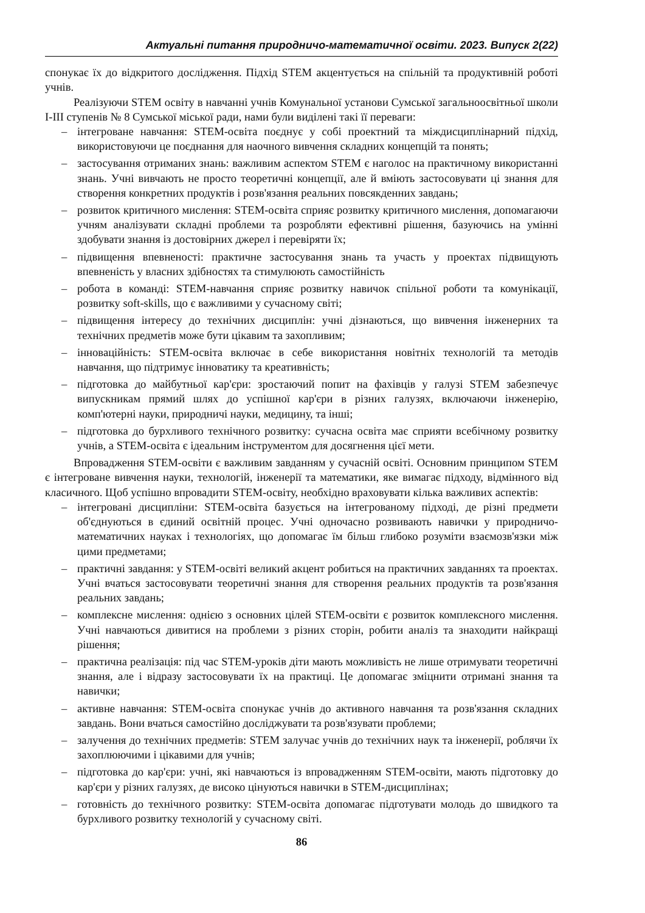Актуальні питання природничо-математичної освіти. 2023. Випуск 2(22)
спонукає їх до відкритого дослідження. Підхід STEM акцентується на спільній та продуктивній роботі учнів.
Реалізуючи STEM освіту в навчанні учнів Комунальної установи Сумської загальноосвітньої школи I-III ступенів № 8 Сумської міської ради, нами були виділені такі її переваги:
– інтегроване навчання: STEM-освіта поєднує у собі проектний та міждисциплінарний підхід, використовуючи це поєднання для наочного вивчення складних концепцій та понять;
– застосування отриманих знань: важливим аспектом STEM є наголос на практичному використанні знань. Учні вивчають не просто теоретичні концепції, але й вміють застосовувати ці знання для створення конкретних продуктів і розв'язання реальних повсякденних завдань;
– розвиток критичного мислення: STEM-освіта сприяє розвитку критичного мислення, допомагаючи учням аналізувати складні проблеми та розробляти ефективні рішення, базуючись на умінні здобувати знання із достовірних джерел і перевіряти їх;
– підвищення впевненості: практичне застосування знань та участь у проектах підвищують впевненість у власних здібностях та стимулюють самостійність
– робота в команді: STEM-навчання сприяє розвитку навичок спільної роботи та комунікації, розвитку soft-skills, що є важливими у сучасному світі;
– підвищення інтересу до технічних дисциплін: учні дізнаються, що вивчення інженерних та технічних предметів може бути цікавим та захопливим;
– інноваційність: STEM-освіта включає в себе використання новітніх технологій та методів навчання, що підтримує інноватику та креативність;
– підготовка до майбутньої кар'єри: зростаючий попит на фахівців у галузі STEM забезпечує випускникам прямий шлях до успішної кар'єри в різних галузях, включаючи інженерію, комп'ютерні науки, природничі науки, медицину, та інші;
– підготовка до бурхливого технічного розвитку: сучасна освіта має сприяти всебічному розвитку учнів, а STEM-освіта є ідеальним інструментом для досягнення цієї мети.
Впровадження STEM-освіти є важливим завданням у сучасній освіті. Основним принципом STEM є інтегроване вивчення науки, технологій, інженерії та математики, яке вимагає підходу, відмінного від класичного. Щоб успішно впровадити STEM-освіту, необхідно враховувати кілька важливих аспектів:
– інтегровані дисципліни: STEM-освіта базується на інтегрованому підході, де різні предмети об'єднуються в єдиний освітній процес. Учні одночасно розвивають навички у природничо-математичних науках і технологіях, що допомагає їм більш глибоко розуміти взаємозв'язки між цими предметами;
– практичні завдання: у STEM-освіті великий акцент робиться на практичних завданнях та проектах. Учні вчаться застосовувати теоретичні знання для створення реальних продуктів та розв'язання реальних завдань;
– комплексне мислення: однією з основних цілей STEM-освіти є розвиток комплексного мислення. Учні навчаються дивитися на проблеми з різних сторін, робити аналіз та знаходити найкращі рішення;
– практична реалізація: під час STEM-уроків діти мають можливість не лише отримувати теоретичні знання, але і відразу застосовувати їх на практиці. Це допомагає зміцнити отримані знання та навички;
– активне навчання: STEM-освіта спонукає учнів до активного навчання та розв'язання складних завдань. Вони вчаться самостійно досліджувати та розв'язувати проблеми;
– залучення до технічних предметів: STEM залучає учнів до технічних наук та інженерії, роблячи їх захоплюючими і цікавими для учнів;
– підготовка до кар'єри: учні, які навчаються із впровадженням STEM-освіти, мають підготовку до кар'єри у різних галузях, де високо цінуються навички в STEM-дисциплінах;
– готовність до технічного розвитку: STEM-освіта допомагає підготувати молодь до швидкого та бурхливого розвитку технологій у сучасному світі.
86